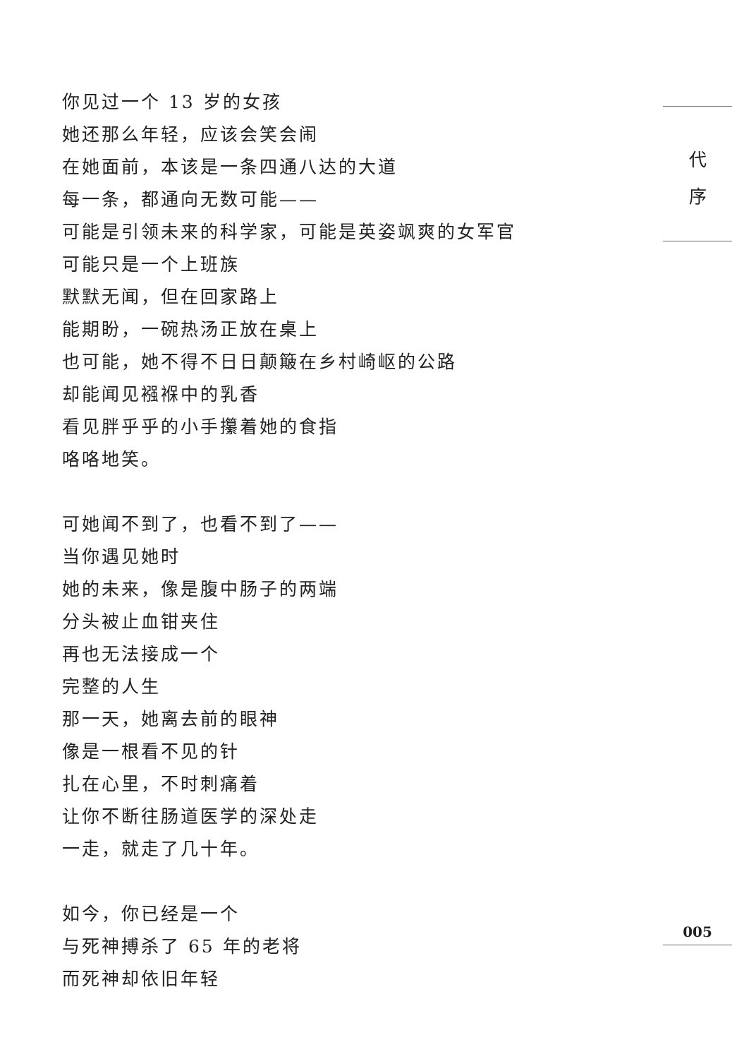你见过一个 13 岁的女孩
她还那么年轻，应该会笑会闹
在她面前，本该是一条四通八达的大道
每一条，都通向无数可能——
可能是引领未来的科学家，可能是英姿飒爽的女军官
可能只是一个上班族
默默无闻，但在回家路上
能期盼，一碗热汤正放在桌上
也可能，她不得不日日颠簸在乡村崎岖的公路
却能闻见襁褓中的乳香
看见胖乎乎的小手攥着她的食指
咯咯地笑。
可她闻不到了，也看不到了——
当你遇见她时
她的未来，像是腹中肠子的两端
分头被止血钳夹住
再也无法接成一个
完整的人生
那一天，她离去前的眼神
像是一根看不见的针
扎在心里，不时刺痛着
让你不断往肠道医学的深处走
一走，就走了几十年。
如今，你已经是一个
与死神搏杀了 65 年的老将
而死神却依旧年轻
代
序
005